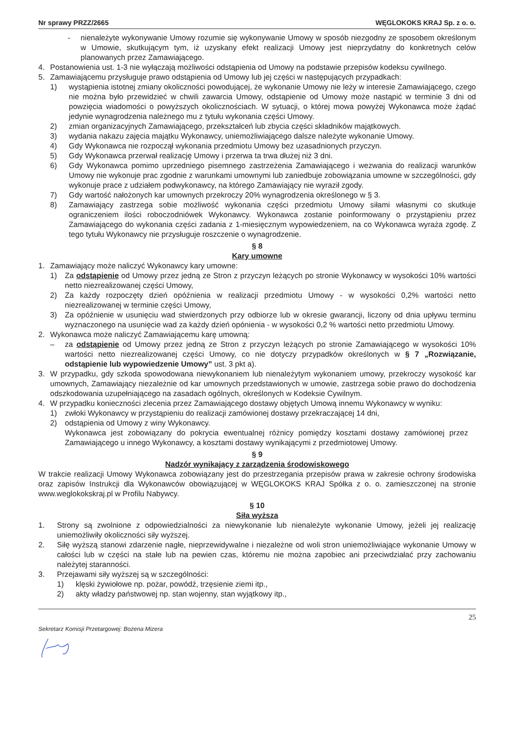Nr sprawy PRZZ/2665 WĘGLOKOKS KRAJ Sp. z o. o.
- nienależyte wykonywanie Umowy rozumie się wykonywanie Umowy w sposób niezgodny ze sposobem określonym w Umowie, skutkującym tym, iż uzyskany efekt realizacji Umowy jest nieprzydatny do konkretnych celów planowanych przez Zamawiającego.
4. Postanowienia ust. 1-3 nie wyłączają możliwości odstąpienia od Umowy na podstawie przepisów kodeksu cywilnego.
5. Zamawiającemu przysługuje prawo odstąpienia od Umowy lub jej części w następujących przypadkach:
1) wystąpienia istotnej zmiany okoliczności powodującej, że wykonanie Umowy nie leży w interesie Zamawiającego, czego nie można było przewidzieć w chwili zawarcia Umowy, odstąpienie od Umowy może nastąpić w terminie 3 dni od powzięcia wiadomości o powyższych okolicznościach. W sytuacji, o której mowa powyżej Wykonawca może żądać jedynie wynagrodzenia należnego mu z tytułu wykonania części Umowy.
2) zmian organizacyjnych Zamawiającego, przekształceń lub zbycia części składników majątkowych.
3) wydania nakazu zajęcia majątku Wykonawcy, uniemożliwiającego dalsze należyte wykonanie Umowy.
4) Gdy Wykonawca nie rozpoczął wykonania przedmiotu Umowy bez uzasadnionych przyczyn.
5) Gdy Wykonawca przerwał realizację Umowy i przerwa ta trwa dłużej niż 3 dni.
6) Gdy Wykonawca pomimo uprzedniego pisemnego zastrzeżenia Zamawiającego i wezwania do realizacji warunków Umowy nie wykonuje prac zgodnie z warunkami umownymi lub zaniedbuje zobowiązania umowne w szczególności, gdy wykonuje prace z udziałem podwykonawcy, na którego Zamawiający nie wyraził zgody.
7) Gdy wartość nałożonych kar umownych przekroczy 20% wynagrodzenia określonego w § 3.
8) Zamawiający zastrzega sobie możliwość wykonania części przedmiotu Umowy siłami własnymi co skutkuje ograniczeniem ilości roboczodniówek Wykonawcy. Wykonawca zostanie poinformowany o przystąpieniu przez Zamawiającego do wykonania części zadania z 1-miesięcznym wypowiedzeniem, na co Wykonawca wyraża zgodę. Z tego tytułu Wykonawcy nie przysługuje roszczenie o wynagrodzenie.
§ 8
Kary umowne
1. Zamawiający może naliczyć Wykonawcy kary umowne:
1) Za odstąpienie od Umowy przez jedną ze Stron z przyczyn leżących po stronie Wykonawcy w wysokości 10% wartości netto niezrealizowanej części Umowy,
2) Za każdy rozpoczęty dzień opóźnienia w realizacji przedmiotu Umowy - w wysokości 0,2% wartości netto niezrealizowanej w terminie części Umowy,
3) Za opóźnienie w usunięciu wad stwierdzonych przy odbiorze lub w okresie gwarancji, liczony od dnia upływu terminu wyznaczonego na usunięcie wad za każdy dzień opónienia - w wysokości 0,2 % wartości netto przedmiotu Umowy.
2. Wykonawca może naliczyć Zamawiającemu karę umowną:
– za odstąpienie od Umowy przez jedną ze Stron z przyczyn leżących po stronie Zamawiającego w wysokości 10% wartości netto niezrealizowanej części Umowy, co nie dotyczy przypadków określonych w § 7 „Rozwiązanie, odstąpienie lub wypowiedzenie Umowy” ust. 3 pkt a).
3. W przypadku, gdy szkoda spowodowana niewykonaniem lub nienależytym wykonaniem umowy, przekroczy wysokość kar umownych, Zamawiający niezależnie od kar umownych przedstawionych w umowie, zastrzega sobie prawo do dochodzenia odszkodowania uzupełniającego na zasadach ogólnych, określonych w Kodeksie Cywilnym.
4. W przypadku konieczności zlecenia przez Zamawiającego dostawy objętych Umową innemu Wykonawcy w wyniku:
1) zwłoki Wykonawcy w przystąpieniu do realizacji zamówionej dostawy przekraczającej 14 dni,
2) odstąpienia od Umowy z winy Wykonawcy.
Wykonawca jest zobowiązany do pokrycia ewentualnej różnicy pomiędzy kosztami dostawy zamówionej przez Zamawiającego u innego Wykonawcy, a kosztami dostawy wynikającymi z przedmiotowej Umowy.
§ 9
Nadzór wynikający z zarządzenia środowiskowego
W trakcie realizacji Umowy Wykonawca zobowiązany jest do przestrzegania przepisów prawa w zakresie ochrony środowiska oraz zapisów Instrukcji dla Wykonawców obowiązującej w WĘGLOKOKS KRAJ Spółka z o. o. zamieszczonej na stronie www.weglokokskraj.pl w Profilu Nabywcy.
§ 10
Siła wyższa
1. Strony są zwolnione z odpowiedzialności za niewykonanie lub nienależyte wykonanie Umowy, jeżeli jej realizację uniemożliwiły okoliczności siły wyższej.
2. Siłę wyższą stanowi zdarzenie nagłe, nieprzewidywalne i niezależne od woli stron uniemożliwiające wykonanie Umowy w całości lub w części na stałe lub na pewien czas, któremu nie można zapobiec ani przeciwdziałać przy zachowaniu należytej staranności.
3. Przejawami siły wyższej są w szczególności:
1) klęski żywiołowe np. pożar, powódź, trzęsienie ziemi itp.,
2) akty władzy państwowej np. stan wojenny, stan wyjątkowy itp.,
25
Sekretarz Komisji Przetargowej: Bożena Mizera